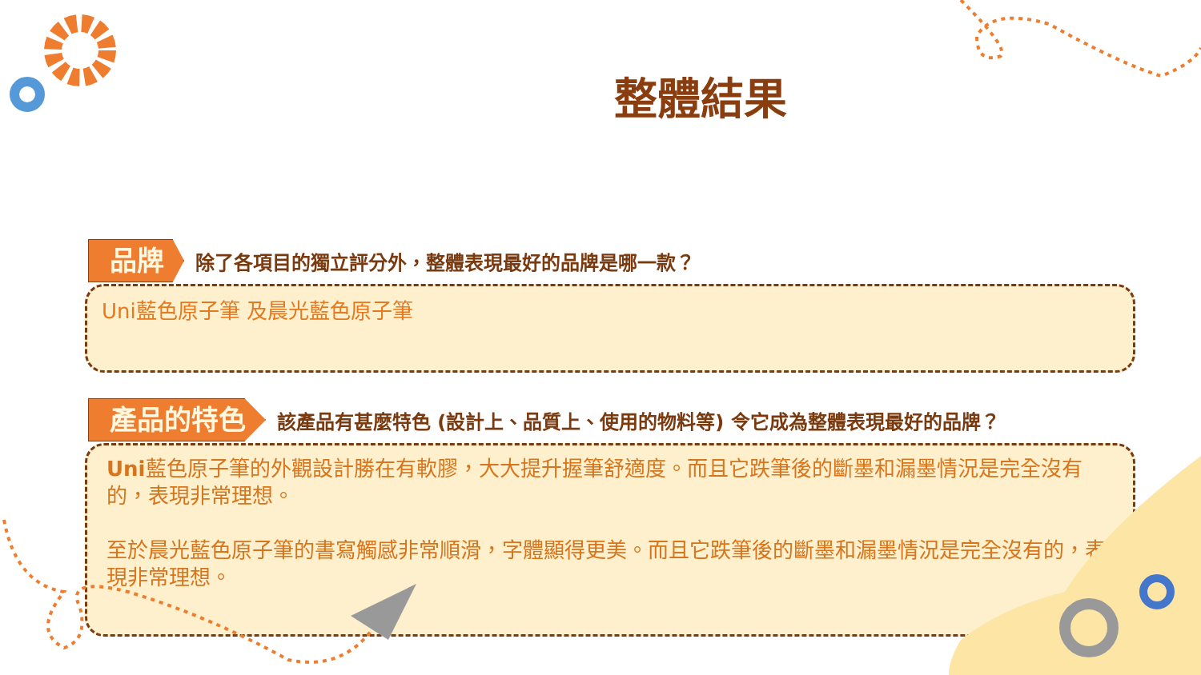整體結果
品牌
除了各項目的獨立評分外，整體表現最好的品牌是哪一款？
Uni藍色原子筆 及晨光藍色原子筆
產品的特色
該產品有甚麼特色 (設計上、品質上、使用的物料等) 令它成為整體表現最好的品牌？
Uni藍色原子筆的外觀設計勝在有軟膠，大大提升握筆舒適度。而且它跌筆後的斷墨和漏墨情況是完全沒有的，表現非常理想。
至於晨光藍色原子筆的書寫觸感非常順滑，字體顯得更美。而且它跌筆後的斷墨和漏墨情況是完全沒有的，表現非常理想。